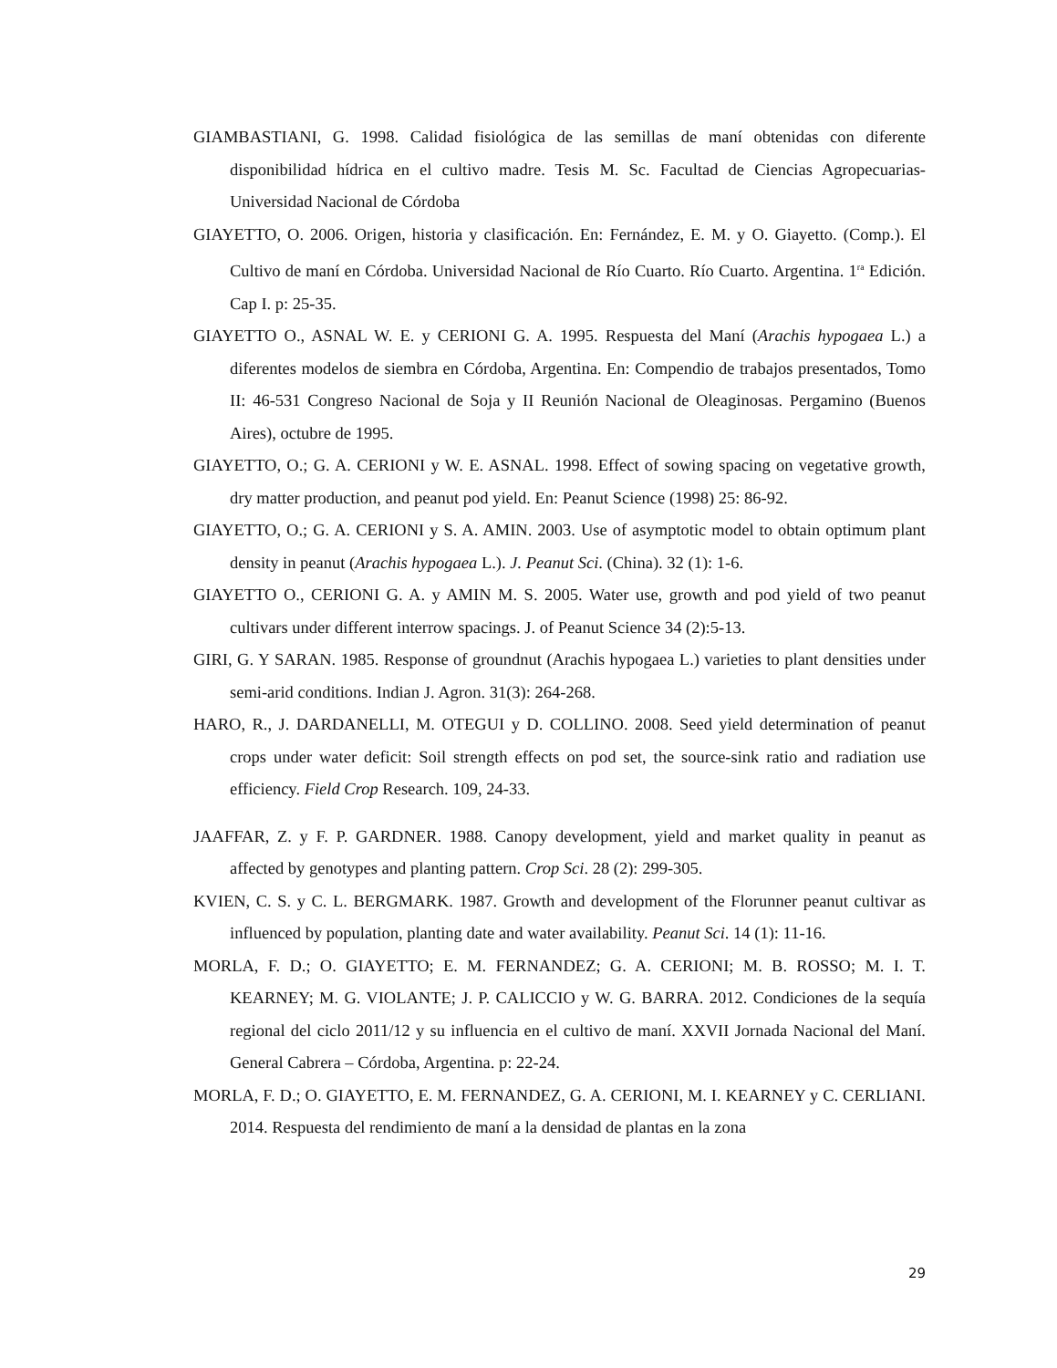GIAMBASTIANI, G. 1998. Calidad fisiológica de las semillas de maní obtenidas con diferente disponibilidad hídrica en el cultivo madre. Tesis M. Sc. Facultad de Ciencias Agropecuarias- Universidad Nacional de Córdoba
GIAYETTO, O. 2006. Origen, historia y clasificación. En: Fernández, E. M. y O. Giayetto. (Comp.). El Cultivo de maní en Córdoba. Universidad Nacional de Río Cuarto. Río Cuarto. Argentina. 1<sup>ra</sup> Edición. Cap I. p: 25-35.
GIAYETTO O., ASNAL W. E. y CERIONI G. A. 1995. Respuesta del Maní (Arachis hypogaea L.) a diferentes modelos de siembra en Córdoba, Argentina. En: Compendio de trabajos presentados, Tomo II: 46-531 Congreso Nacional de Soja y II Reunión Nacional de Oleaginosas. Pergamino (Buenos Aires), octubre de 1995.
GIAYETTO, O.; G. A. CERIONI y W. E. ASNAL. 1998. Effect of sowing spacing on vegetative growth, dry matter production, and peanut pod yield. En: Peanut Science (1998) 25: 86-92.
GIAYETTO, O.; G. A. CERIONI y S. A. AMIN. 2003. Use of asymptotic model to obtain optimum plant density in peanut (Arachis hypogaea L.). J. Peanut Sci. (China). 32 (1): 1-6.
GIAYETTO O., CERIONI G. A. y AMIN M. S. 2005. Water use, growth and pod yield of two peanut cultivars under different interrow spacings. J. of Peanut Science 34 (2):5-13.
GIRI, G. Y SARAN. 1985. Response of groundnut (Arachis hypogaea L.) varieties to plant densities under semi-arid conditions. Indian J. Agron. 31(3): 264-268.
HARO, R., J. DARDANELLI, M. OTEGUI y D. COLLINO. 2008. Seed yield determination of peanut crops under water deficit: Soil strength effects on pod set, the source‐sink ratio and radiation use efficiency. Field Crop Research. 109, 24-33.
JAAFFAR, Z. y F. P. GARDNER. 1988. Canopy development, yield and market quality in peanut as affected by genotypes and planting pattern. Crop Sci. 28 (2): 299-305.
KVIEN, C. S. y C. L. BERGMARK. 1987. Growth and development of the Florunner peanut cultivar as influenced by population, planting date and water availability. Peanut Sci. 14 (1): 11-16.
MORLA, F. D.; O. GIAYETTO; E. M. FERNANDEZ; G. A. CERIONI; M. B. ROSSO; M. I. T. KEARNEY; M. G. VIOLANTE; J. P. CALICCIO y W. G. BARRA. 2012. Condiciones de la sequía regional del ciclo 2011/12 y su influencia en el cultivo de maní. XXVII Jornada Nacional del Maní. General Cabrera – Córdoba, Argentina. p: 22-24.
MORLA, F. D.; O. GIAYETTO, E. M. FERNANDEZ, G. A. CERIONI, M. I. KEARNEY y C. CERLIANI. 2014. Respuesta del rendimiento de maní a la densidad de plantas en la zona
29